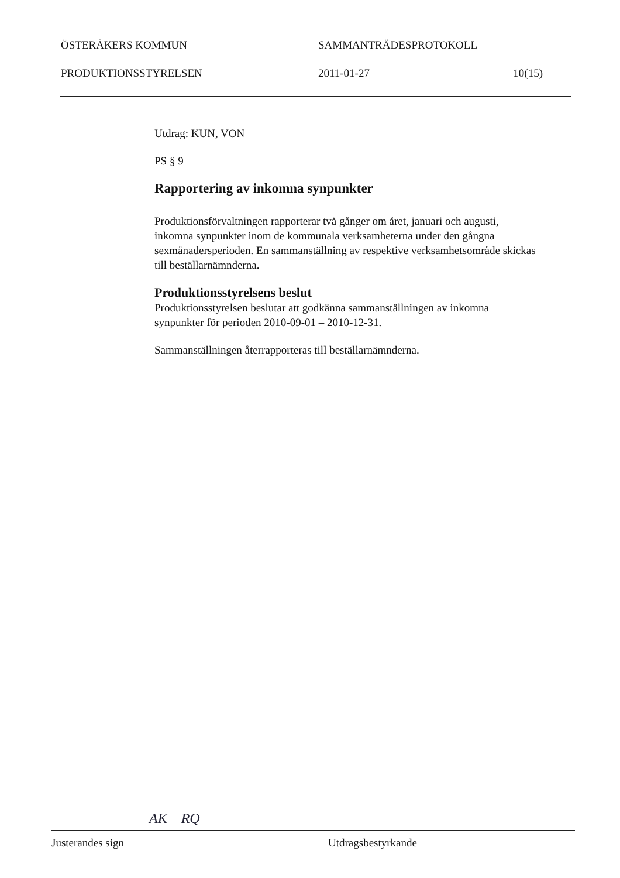ÖSTERÅKERS KOMMUN SAMMANTRÄDESPROTOKOLL
PRODUKTIONSSTYRELSEN 2011-01-27 10(15)
Utdrag: KUN, VON
PS § 9
Rapportering av inkomna synpunkter
Produktionsförvaltningen rapporterar två gånger om året, januari och augusti, inkomna synpunkter inom de kommunala verksamheterna under den gångna sexmånadersperioden. En sammanställning av respektive verksamhetsområde skickas till beställarnämnderna.
Produktionsstyrelsens beslut
Produktionsstyrelsen beslutar att godkänna sammanställningen av inkomna synpunkter för perioden 2010-09-01 – 2010-12-31.
Sammanställningen återrapporteras till beställarnämnderna.
AK RQ
Justerandes sign Utdragsbestyrkande